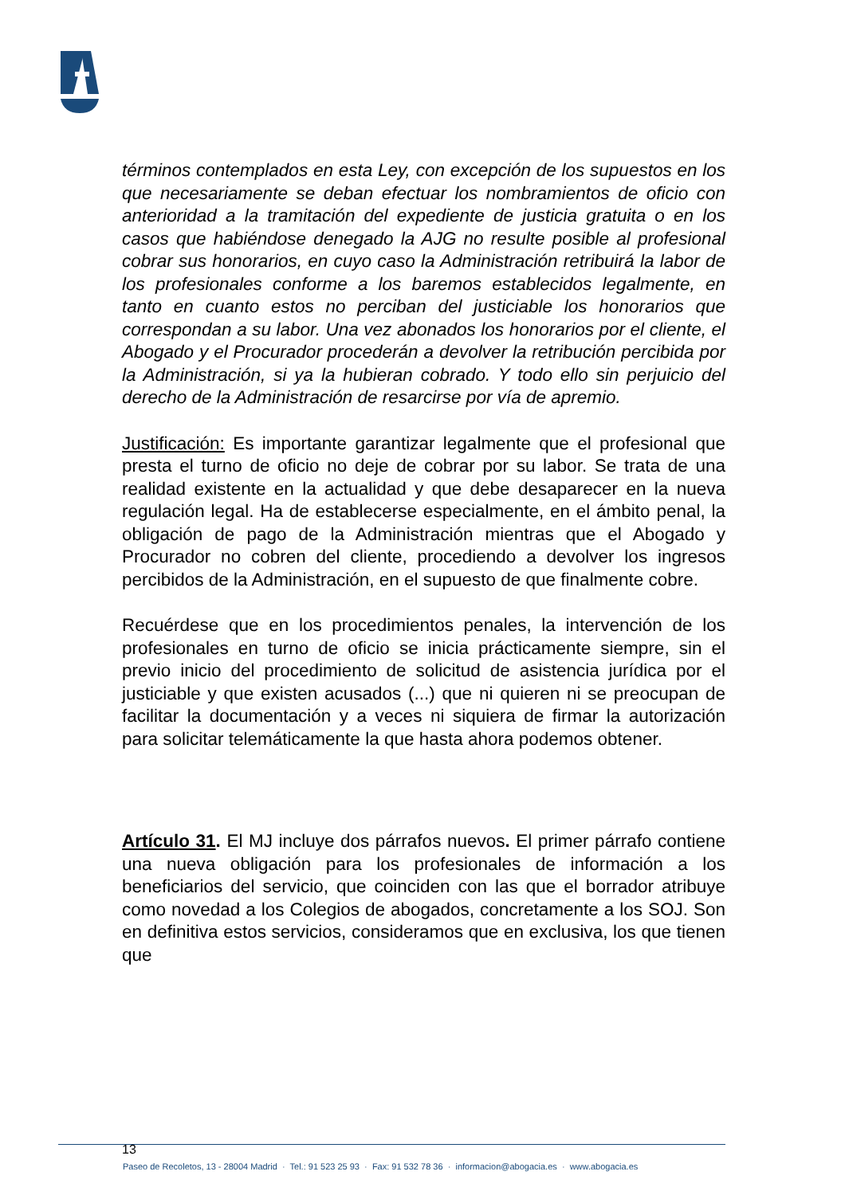términos contemplados en esta Ley, con excepción de los supuestos en los que necesariamente se deban efectuar los nombramientos de oficio con anterioridad a la tramitación del expediente de justicia gratuita o en los casos que habiéndose denegado la AJG no resulte posible al profesional cobrar sus honorarios, en cuyo caso la Administración retribuirá la labor de los profesionales conforme a los baremos establecidos legalmente, en tanto en cuanto estos no perciban del justiciable los honorarios que correspondan a su labor. Una vez abonados los honorarios por el cliente, el Abogado y el Procurador procederán a devolver la retribución percibida por la Administración, si ya la hubieran cobrado. Y todo ello sin perjuicio del derecho de la Administración de resarcirse por vía de apremio.
Justificación: Es importante garantizar legalmente que el profesional que presta el turno de oficio no deje de cobrar por su labor. Se trata de una realidad existente en la actualidad y que debe desaparecer en la nueva regulación legal. Ha de establecerse especialmente, en el ámbito penal, la obligación de pago de la Administración mientras que el Abogado y Procurador no cobren del cliente, procediendo a devolver los ingresos percibidos de la Administración, en el supuesto de que finalmente cobre.
Recuérdese que en los procedimientos penales, la intervención de los profesionales en turno de oficio se inicia prácticamente siempre, sin el previo inicio del procedimiento de solicitud de asistencia jurídica por el justiciable y que existen acusados (...) que ni quieren ni se preocupan de facilitar la documentación y a veces ni siquiera de firmar la autorización para solicitar telemáticamente la que hasta ahora podemos obtener.
Artículo 31. El MJ incluye dos párrafos nuevos. El primer párrafo contiene una nueva obligación para los profesionales de información a los beneficiarios del servicio, que coinciden con las que el borrador atribuye como novedad a los Colegios de abogados, concretamente a los SOJ. Son en definitiva estos servicios, consideramos que en exclusiva, los que tienen que
13
Paseo de Recoletos, 13 - 28004 Madrid · Tel.: 91 523 25 93 · Fax: 91 532 78 36 · informacion@abogacia.es · www.abogacia.es